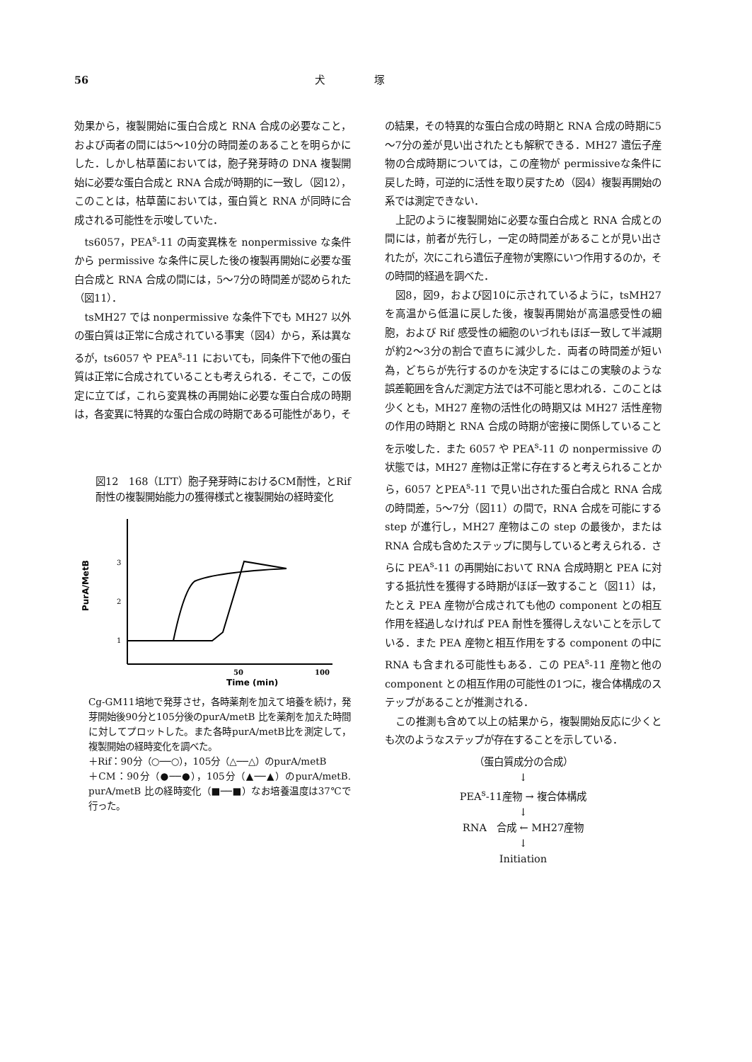56 犬　　　　　塚
効果から，複製開始に蛋白合成と RNA 合成の必要なこと，および両者の間には5～10分の時間差のあることを明らかにした．しかし枯草菌においては，胞子発芽時の DNA 複製開始に必要な蛋白合成と RNA 合成が時期的に一致し（図12），このことは，枯草菌においては，蛋白質と RNA が同時に合成される可能性を示唆していた．
ts6057，PEA<sup>s</sup>-11 の両変異株を nonpermissive な条件から permissive な条件に戻した後の複製再開始に必要な蛋白合成と RNA 合成の間には，5～7分の時間差が認められた（図11）．
tsMH27 では nonpermissive な条件下でも MH27 以外の蛋白質は正常に合成されている事実（図4）から，系は異なるが，ts6057 や PEA<sup>s</sup>-11 においても，同条件下で他の蛋白質は正常に合成されていることも考えられる．そこで，この仮定に立てば，これら変異株の再開始に必要な蛋白合成の時期は，各変異に特異的な蛋白合成の時期である可能性があり，そ
図12　168（LTT）胞子発芽時におけるCM耐性，とRif 耐性の複製開始能力の獲得様式と複製開始の経時変化
PurA/MetB
3
2
1
50
100
Time (min)
Cg-GM11培地で発芽させ，各時薬剤を加えて培養を続け，発芽開始後90分と105分後のpurA/metB 比を薬剤を加えた時間に対してプロットした。また各時purA/metB比を測定して，複製開始の経時変化を調べた。
＋Rif：90分（○──○），105分（△──△）のpurA/metB
＋CM：90分（●──●），105分（▲──▲）のpurA/metB. purA/metB 比の経時変化（■──■）なお培養温度は37℃で行った。
の結果，その特異的な蛋白合成の時期と RNA 合成の時期に5～7分の差が見い出されたとも解釈できる．MH27 遺伝子産物の合成時期については，この産物が permissiveな条件に戻した時，可逆的に活性を取り戻すため（図4）複製再開始の系では測定できない．
上記のように複製開始に必要な蛋白合成と RNA 合成との間には，前者が先行し，一定の時間差があることが見い出されたが，次にこれら遺伝子産物が実際にいつ作用するのか，その時間的経過を調べた．
図8，図9，および図10に示されているように，tsMH27 を高温から低温に戻した後，複製再開始が高温感受性の細胞，および Rif 感受性の細胞のいづれもほぼ一致して半減期が約2～3分の割合で直ちに減少した．両者の時間差が短い為，どちらが先行するのかを決定するにはこの実験のような誤差範囲を含んだ測定方法では不可能と思われる．このことは少くとも，MH27 産物の活性化の時期又は MH27 活性産物の作用の時期と RNA 合成の時期が密接に関係していることを示唆した．また 6057 や PEA<sup>s</sup>-11 の nonpermissive の状態では，MH27 産物は正常に存在すると考えられることから，6057 とPEA<sup>s</sup>-11 で見い出された蛋白合成と RNA 合成の時間差，5～7分（図11）の間で，RNA 合成を可能にする step が進行し，MH27 産物はこの step の最後か，または RNA 合成も含めたステップに関与していると考えられる．さらに PEA<sup>s</sup>-11 の再開始において RNA 合成時期と PEA に対する抵抗性を獲得する時期がほぼ一致すること（図11）は，たとえ PEA 産物が合成されても他の component との相互作用を経過しなければ PEA 耐性を獲得しえないことを示している．また PEA 産物と相互作用をする component の中に RNA も含まれる可能性もある．この PEA<sup>s</sup>-11 産物と他の component との相互作用の可能性の1つに，複合体構成のステップがあることが推測される．
この推測も含めて以上の結果から，複製開始反応に少くとも次のようなステップが存在することを示している．
（蛋白質成分の合成）
↓
PEA<sup>s</sup>-11産物 → 複合体構成
↓
RNA　合成 ← MH27産物
↓
Initiation